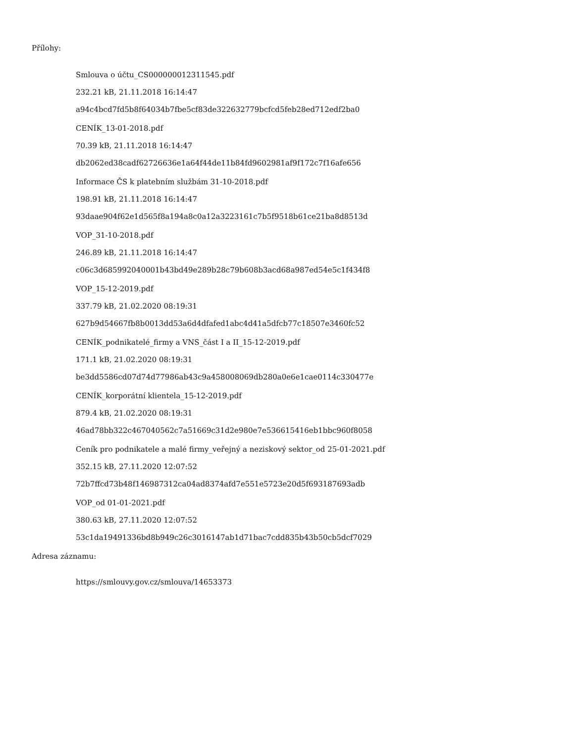Přílohy:
Smlouva o účtu_CS000000012311545.pdf
232.21 kB, 21.11.2018 16:14:47
a94c4bcd7fd5b8f64034b7fbe5cf83de322632779bcfcd5feb28ed712edf2ba0
CENÍK_13-01-2018.pdf
70.39 kB, 21.11.2018 16:14:47
db2062ed38cadf62726636e1a64f44de11b84fd9602981af9f172c7f16afe656
Informace ČS k platebním službám 31-10-2018.pdf
198.91 kB, 21.11.2018 16:14:47
93daae904f62e1d565f8a194a8c0a12a3223161c7b5f9518b61ce21ba8d8513d
VOP_31-10-2018.pdf
246.89 kB, 21.11.2018 16:14:47
c06c3d685992040001b43bd49e289b28c79b608b3acd68a987ed54e5c1f434f8
VOP_15-12-2019.pdf
337.79 kB, 21.02.2020 08:19:31
627b9d54667fb8b0013dd53a6d4dfafed1abc4d41a5dfcb77c18507e3460fc52
CENÍK_podnikatelé_firmy a VNS_část I a II_15-12-2019.pdf
171.1 kB, 21.02.2020 08:19:31
be3dd5586cd07d74d77986ab43c9a458008069db280a0e6e1cae0114c330477e
CENÍK_korporátní klientela_15-12-2019.pdf
879.4 kB, 21.02.2020 08:19:31
46ad78bb322c467040562c7a51669c31d2e980e7e536615416eb1bbc960f8058
Ceník pro podnikatele a malé firmy_veřejný a neziskový sektor_od 25-01-2021.pdf
352.15 kB, 27.11.2020 12:07:52
72b7ffcd73b48f146987312ca04ad8374afd7e551e5723e20d5f693187693adb
VOP_od 01-01-2021.pdf
380.63 kB, 27.11.2020 12:07:52
53c1da19491336bd8b949c26c3016147ab1d71bac7cdd835b43b50cb5dcf7029
Adresa záznamu:
https://smlouvy.gov.cz/smlouva/14653373